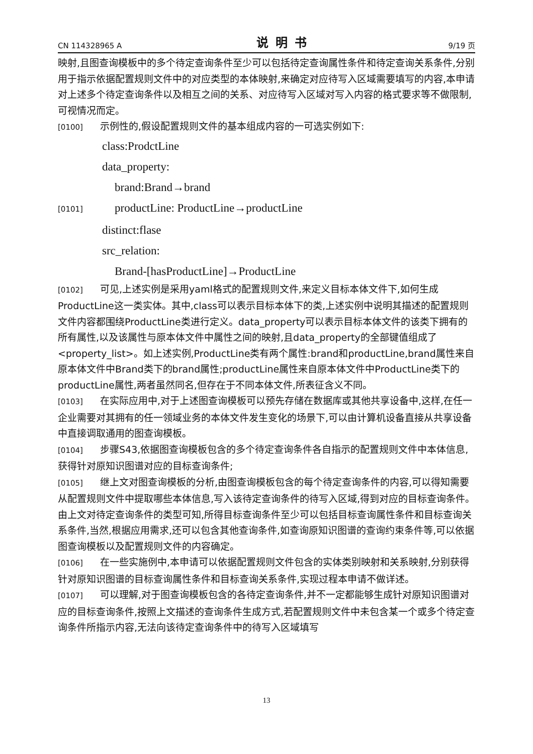CN 114328965 A 说明书 9/19 页
映射,且图查询模板中的多个待定查询条件至少可以包括待定查询属性条件和待定查询关系条件,分别用于指示依据配置规则文件中的对应类型的本体映射,来确定对应待写入区域需要填写的内容,本申请对上述多个待定查询条件以及相互之间的关系、对应待写入区域对写入内容的格式要求等不做限制,可视情况而定。
[0100] 示例性的,假设配置规则文件的基本组成内容的一可选实例如下:
class:ProdctLine
data_property:
brand:Brand→brand
[0101] productLine: ProductLine→productLine
distinct:flase
src_relation:
Brand-[hasProductLine]→ProductLine
[0102] 可见,上述实例是采用yaml格式的配置规则文件,来定义目标本体文件下,如何生成ProductLine这一类实体。其中,class可以表示目标本体下的类,上述实例中说明其描述的配置规则文件内容都围绕ProductLine类进行定义。data_property可以表示目标本体文件的该类下拥有的所有属性,以及该属性与原本体文件中属性之间的映射,且data_property的全部键值组成了<property_list>。如上述实例,ProductLine类有两个属性:brand和productLine,brand属性来自原本体文件中Brand类下的brand属性;productLine属性来自原本体文件中ProductLine类下的productLine属性,两者虽然同名,但存在于不同本体文件,所表征含义不同。
[0103] 在实际应用中,对于上述图查询模板可以预先存储在数据库或其他共享设备中,这样,在任一企业需要对其拥有的任一领域业务的本体文件发生变化的场景下,可以由计算机设备直接从共享设备中直接调取通用的图查询模板。
[0104] 步骤S43,依据图查询模板包含的多个待定查询条件各自指示的配置规则文件中本体信息,获得针对原知识图谱对应的目标查询条件;
[0105] 继上文对图查询模板的分析,由图查询模板包含的每个待定查询条件的内容,可以得知需要从配置规则文件中提取哪些本体信息,写入该待定查询条件的待写入区域,得到对应的目标查询条件。由上文对待定查询条件的类型可知,所得目标查询条件至少可以包括目标查询属性条件和目标查询关系条件,当然,根据应用需求,还可以包含其他查询条件,如查询原知识图谱的查询约束条件等,可以依据图查询模板以及配置规则文件的内容确定。
[0106] 在一些实施例中,本申请可以依据配置规则文件包含的实体类别映射和关系映射,分别获得针对原知识图谱的目标查询属性条件和目标查询关系条件,实现过程本申请不做详述。
[0107] 可以理解,对于图查询模板包含的各待定查询条件,并不一定都能够生成针对原知识图谱对应的目标查询条件,按照上文描述的查询条件生成方式,若配置规则文件中未包含某一个或多个待定查询条件所指示内容,无法向该待定查询条件中的待写入区域填写
13